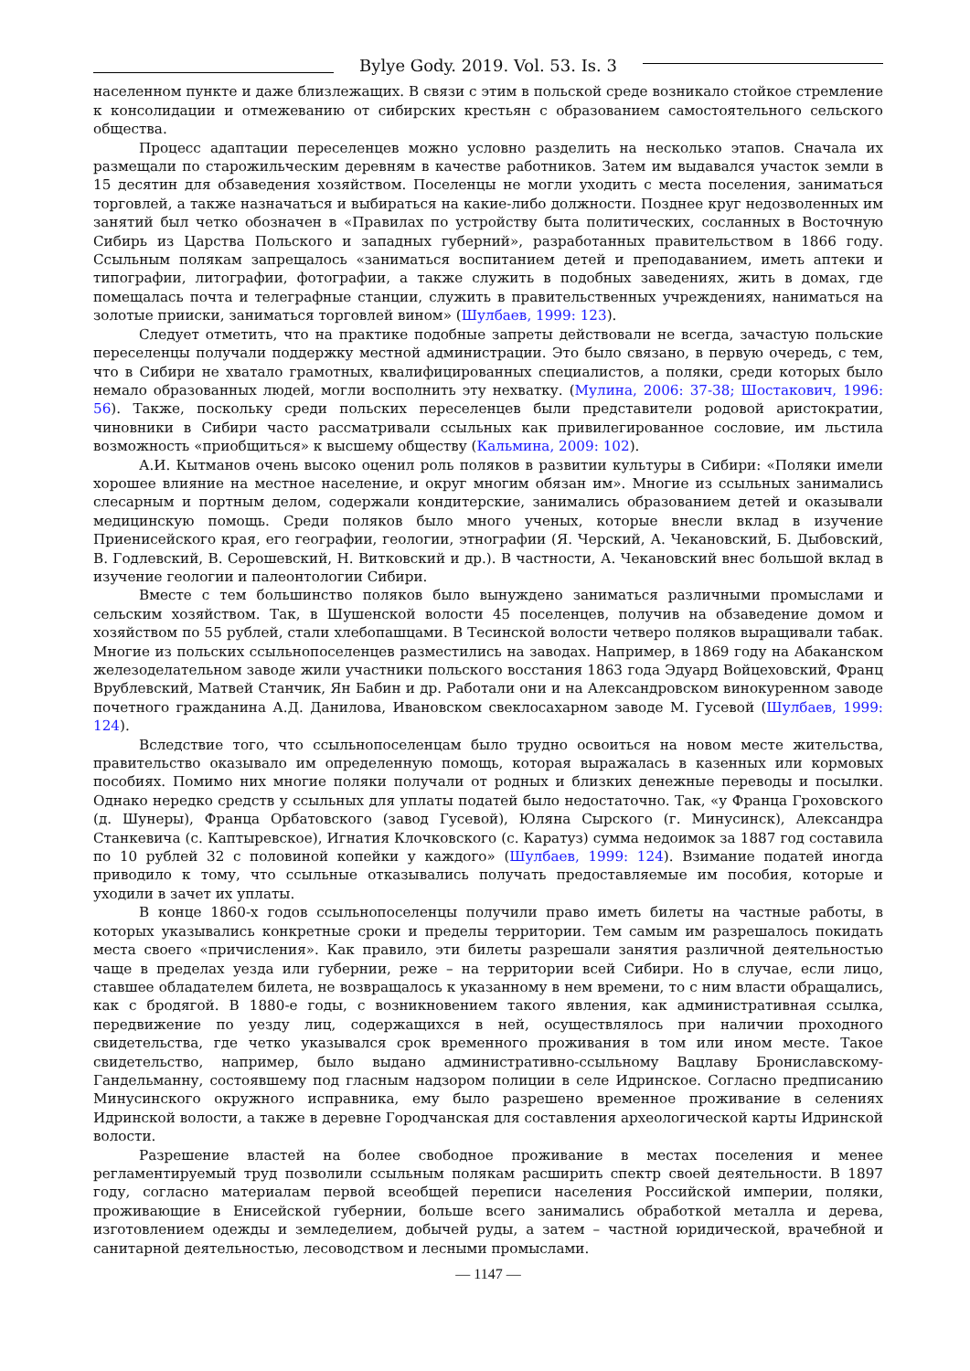Bylye Gody. 2019. Vol. 53. Is. 3
населенном пункте и даже близлежащих. В связи с этим в польской среде возникало стойкое стремление к консолидации и отмежеванию от сибирских крестьян с образованием самостоятельного сельского общества.
Процесс адаптации переселенцев можно условно разделить на несколько этапов. Сначала их размещали по старожильческим деревням в качестве работников. Затем им выдавался участок земли в 15 десятин для обзаведения хозяйством. Поселенцы не могли уходить с места поселения, заниматься торговлей, а также назначаться и выбираться на какие-либо должности. Позднее круг недозволенных им занятий был четко обозначен в «Правилах по устройству быта политических, сосланных в Восточную Сибирь из Царства Польского и западных губерний», разработанных правительством в 1866 году. Ссыльным полякам запрещалось «заниматься воспитанием детей и преподаванием, иметь аптеки и типографии, литографии, фотографии, а также служить в подобных заведениях, жить в домах, где помещалась почта и телеграфные станции, служить в правительственных учреждениях, наниматься на золотые прииски, заниматься торговлей вином» (Шулбаев, 1999: 123).
Следует отметить, что на практике подобные запреты действовали не всегда, зачастую польские переселенцы получали поддержку местной администрации. Это было связано, в первую очередь, с тем, что в Сибири не хватало грамотных, квалифицированных специалистов, а поляки, среди которых было немало образованных людей, могли восполнить эту нехватку. (Мулина, 2006: 37-38; Шостакович, 1996: 56). Также, поскольку среди польских переселенцев были представители родовой аристократии, чиновники в Сибири часто рассматривали ссыльных как привилегированное сословие, им льстила возможность «приобщиться» к высшему обществу (Кальмина, 2009: 102).
А.И. Кытманов очень высоко оценил роль поляков в развитии культуры в Сибири: «Поляки имели хорошее влияние на местное население, и округ многим обязан им». Многие из ссыльных занимались слесарным и портным делом, содержали кондитерские, занимались образованием детей и оказывали медицинскую помощь. Среди поляков было много ученых, которые внесли вклад в изучение Приенисейского края, его географии, геологии, этнографии (Я. Черский, А. Чекановский, Б. Дыбовский, В. Годлевский, В. Серошевский, Н. Витковский и др.). В частности, А. Чекановский внес большой вклад в изучение геологии и палеонтологии Сибири.
Вместе с тем большинство поляков было вынуждено заниматься различными промыслами и сельским хозяйством. Так, в Шушенской волости 45 поселенцев, получив на обзаведение домом и хозяйством по 55 рублей, стали хлебопашцами. В Тесинской волости четверо поляков выращивали табак. Многие из польских ссыльнопоселенцев разместились на заводах. Например, в 1869 году на Абаканском железоделательном заводе жили участники польского восстания 1863 года Эдуард Войцеховский, Франц Врублевский, Матвей Станчик, Ян Бабин и др. Работали они и на Александровском винокуренном заводе почетного гражданина А.Д. Данилова, Ивановском свеклосахарном заводе М. Гусевой (Шулбаев, 1999: 124).
Вследствие того, что ссыльнопоселенцам было трудно освоиться на новом месте жительства, правительство оказывало им определенную помощь, которая выражалась в казенных или кормовых пособиях. Помимо них многие поляки получали от родных и близких денежные переводы и посылки. Однако нередко средств у ссыльных для уплаты податей было недостаточно. Так, «у Франца Гроховского (д. Шунеры), Франца Орбатовского (завод Гусевой), Юляна Сырского (г. Минусинск), Александра Станкевича (с. Каптыревское), Игнатия Клочковского (с. Каратуз) сумма недоимок за 1887 год составила по 10 рублей 32 с половиной копейки у каждого» (Шулбаев, 1999: 124). Взимание податей иногда приводило к тому, что ссыльные отказывались получать предоставляемые им пособия, которые и уходили в зачет их уплаты.
В конце 1860-х годов ссыльнопоселенцы получили право иметь билеты на частные работы, в которых указывались конкретные сроки и пределы территории. Тем самым им разрешалось покидать места своего «причисления». Как правило, эти билеты разрешали занятия различной деятельностью чаще в пределах уезда или губернии, реже – на территории всей Сибири. Но в случае, если лицо, ставшее обладателем билета, не возвращалось к указанному в нем времени, то с ним власти обращались, как с бродягой. В 1880-е годы, с возникновением такого явления, как административная ссылка, передвижение по уезду лиц, содержащихся в ней, осуществлялось при наличии проходного свидетельства, где четко указывался срок временного проживания в том или ином месте. Такое свидетельство, например, было выдано административно-ссыльному Вацлаву Брониславскому-Гандельманну, состоявшему под гласным надзором полиции в селе Идринское. Согласно предписанию Минусинского окружного исправника, ему было разрешено временное проживание в селениях Идринской волости, а также в деревне Городчанская для составления археологической карты Идринской волости.
Разрешение властей на более свободное проживание в местах поселения и менее регламентируемый труд позволили ссыльным полякам расширить спектр своей деятельности. В 1897 году, согласно материалам первой всеобщей переписи населения Российской империи, поляки, проживающие в Енисейской губернии, больше всего занимались обработкой металла и дерева, изготовлением одежды и земледелием, добычей руды, а затем – частной юридической, врачебной и санитарной деятельностью, лесоводством и лесными промыслами.
— 1147 —